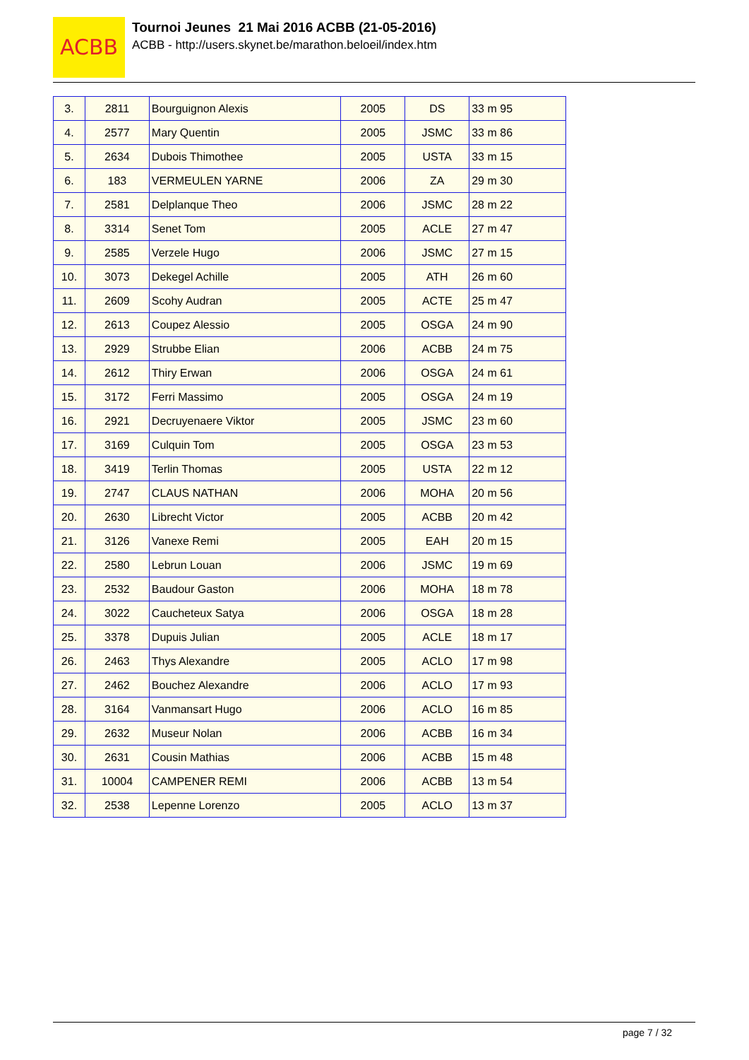ACBB
Tournoi Jeunes 21 Mai 2016 ACBB (21-05-2016)
ACBB - http://users.skynet.be/marathon.beloeil/index.htm
| 3. | 2811 | Bourguignon Alexis | 2005 | DS | 33 m 95 |
| 4. | 2577 | Mary Quentin | 2005 | JSMC | 33 m 86 |
| 5. | 2634 | Dubois Thimothee | 2005 | USTA | 33 m 15 |
| 6. | 183 | VERMEULEN YARNE | 2006 | ZA | 29 m 30 |
| 7. | 2581 | Delplanque Theo | 2006 | JSMC | 28 m 22 |
| 8. | 3314 | Senet Tom | 2005 | ACLE | 27 m 47 |
| 9. | 2585 | Verzele Hugo | 2006 | JSMC | 27 m 15 |
| 10. | 3073 | Dekegel Achille | 2005 | ATH | 26 m 60 |
| 11. | 2609 | Scohy Audran | 2005 | ACTE | 25 m 47 |
| 12. | 2613 | Coupez Alessio | 2005 | OSGA | 24 m 90 |
| 13. | 2929 | Strubbe Elian | 2006 | ACBB | 24 m 75 |
| 14. | 2612 | Thiry Erwan | 2006 | OSGA | 24 m 61 |
| 15. | 3172 | Ferri Massimo | 2005 | OSGA | 24 m 19 |
| 16. | 2921 | Decruyenaere Viktor | 2005 | JSMC | 23 m 60 |
| 17. | 3169 | Culquin Tom | 2005 | OSGA | 23 m 53 |
| 18. | 3419 | Terlin Thomas | 2005 | USTA | 22 m 12 |
| 19. | 2747 | CLAUS NATHAN | 2006 | MOHA | 20 m 56 |
| 20. | 2630 | Librecht Victor | 2005 | ACBB | 20 m 42 |
| 21. | 3126 | Vanexe Remi | 2005 | EAH | 20 m 15 |
| 22. | 2580 | Lebrun Louan | 2006 | JSMC | 19 m 69 |
| 23. | 2532 | Baudour Gaston | 2006 | MOHA | 18 m 78 |
| 24. | 3022 | Caucheteux Satya | 2006 | OSGA | 18 m 28 |
| 25. | 3378 | Dupuis Julian | 2005 | ACLE | 18 m 17 |
| 26. | 2463 | Thys Alexandre | 2005 | ACLO | 17 m 98 |
| 27. | 2462 | Bouchez Alexandre | 2006 | ACLO | 17 m 93 |
| 28. | 3164 | Vanmansart Hugo | 2006 | ACLO | 16 m 85 |
| 29. | 2632 | Museur Nolan | 2006 | ACBB | 16 m 34 |
| 30. | 2631 | Cousin Mathias | 2006 | ACBB | 15 m 48 |
| 31. | 10004 | CAMPENER REMI | 2006 | ACBB | 13 m 54 |
| 32. | 2538 | Lepenne Lorenzo | 2005 | ACLO | 13 m 37 |
page 7 / 32